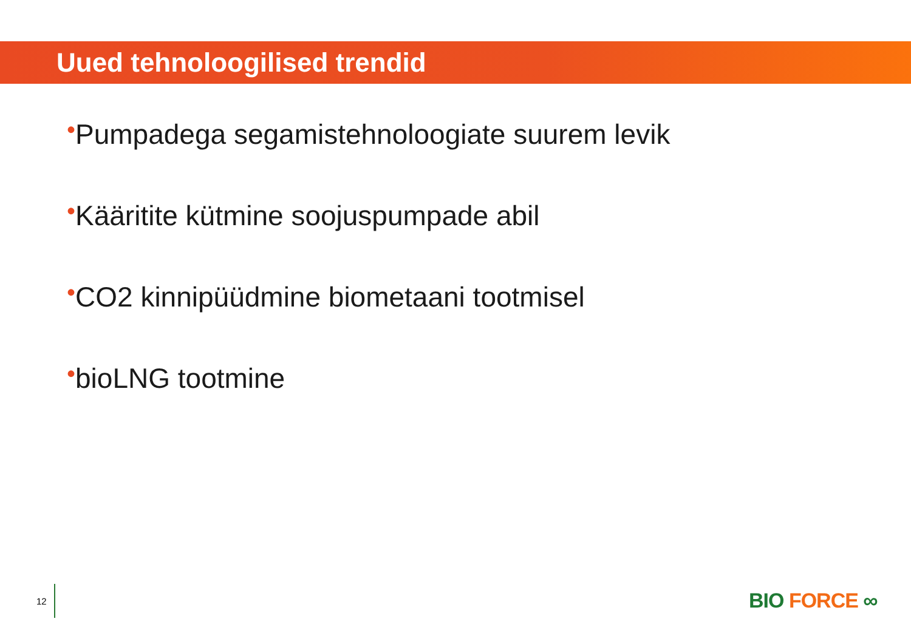Uued tehnoloogilised trendid
•Pumpadega segamistehnoloogiate suurem levik
•Kääritite kütmine soojuspumpade abil
•CO2 kinnipüüdmine biometaani tootmisel
•bioLNG tootmine
12 BIO FORCE ∞